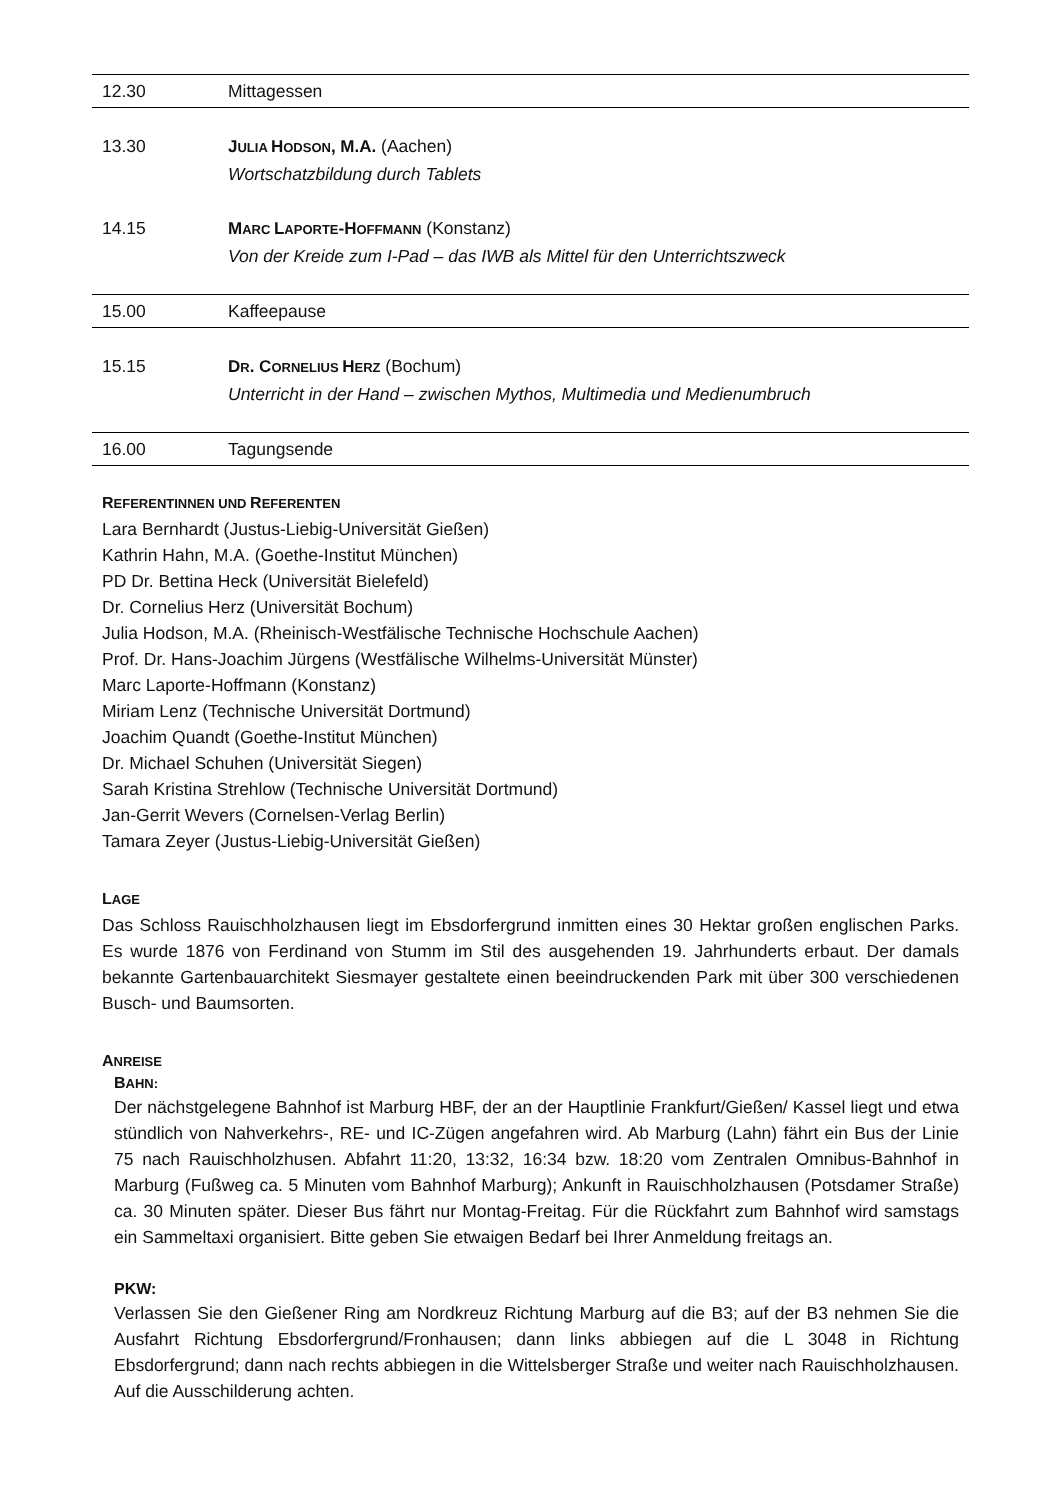| 12.30 | Mittagessen |
| 13.30 | J ULIA H ODSON , M.A. (Aachen) Wortschatzbildung durch Tablets |
| 14.15 | M ARC L APORTE -H OFFMANN (Konstanz) Von der Kreide zum I-Pad – das IWB als Mittel für den Unterrichtszweck |
| 15.00 | Kaffeepause |
| 15.15 | D R . C ORNELIUS H ERZ (Bochum) Unterricht in der Hand – zwischen Mythos, Multimedia und Medienumbruch |
| 16.00 | Tagungsende |
REFERENTINNEN UND REFERENTEN
Lara Bernhardt (Justus-Liebig-Universität Gießen)
Kathrin Hahn, M.A. (Goethe-Institut München)
PD Dr. Bettina Heck (Universität Bielefeld)
Dr. Cornelius Herz (Universität Bochum)
Julia Hodson, M.A. (Rheinisch-Westfälische Technische Hochschule Aachen)
Prof. Dr. Hans-Joachim Jürgens (Westfälische Wilhelms-Universität Münster)
Marc Laporte-Hoffmann (Konstanz)
Miriam Lenz (Technische Universität Dortmund)
Joachim Quandt (Goethe-Institut München)
Dr. Michael Schuhen (Universität Siegen)
Sarah Kristina Strehlow (Technische Universität Dortmund)
Jan-Gerrit Wevers (Cornelsen-Verlag Berlin)
Tamara Zeyer (Justus-Liebig-Universität Gießen)
LAGE
Das Schloss Rauischholzhausen liegt im Ebsdorfergrund inmitten eines 30 Hektar großen englischen Parks. Es wurde 1876 von Ferdinand von Stumm im Stil des ausgehenden 19. Jahrhunderts erbaut. Der damals bekannte Gartenbauarchitekt Siesmayer gestaltete einen beeindruckenden Park mit über 300 verschiedenen Busch- und Baumsorten.
ANREISE
BAHN:
Der nächstgelegene Bahnhof ist Marburg HBF, der an der Hauptlinie Frankfurt/Gießen/ Kassel liegt und etwa stündlich von Nahverkehrs-, RE- und IC-Zügen angefahren wird. Ab Marburg (Lahn) fährt ein Bus der Linie 75 nach Rauischholzhusen. Abfahrt 11:20, 13:32, 16:34 bzw. 18:20 vom Zentralen Omnibus-Bahnhof in Marburg (Fußweg ca. 5 Minuten vom Bahnhof Marburg); Ankunft in Rauischholzhausen (Potsdamer Straße) ca. 30 Minuten später. Dieser Bus fährt nur Montag-Freitag. Für die Rückfahrt zum Bahnhof wird samstags ein Sammeltaxi organisiert. Bitte geben Sie etwaigen Bedarf bei Ihrer Anmeldung freitags an.
PKW:
Verlassen Sie den Gießener Ring am Nordkreuz Richtung Marburg auf die B3; auf der B3 nehmen Sie die Ausfahrt Richtung Ebsdorfergrund/Fronhausen; dann links abbiegen auf die L 3048 in Richtung Ebsdorfergrund; dann nach rechts abbiegen in die Wittelsberger Straße und weiter nach Rauischholzhausen. Auf die Ausschilderung achten.